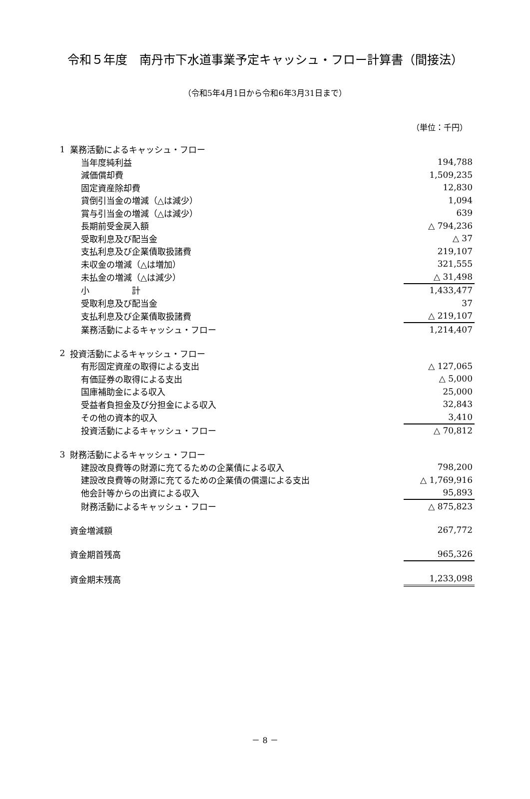令和５年度　南丹市下水道事業予定キャッシュ・フロー計算書（間接法）
（令和5年4月1日から令和6年3月31日まで）
（単位：千円）
| 1 | 業務活動によるキャッシュ・フロー | |
| | 当年度純利益 | 194,788 |
| | 減価償却費 | 1,509,235 |
| | 固定資産除却費 | 12,830 |
| | 貸倒引当金の増減（△は減少） | 1,094 |
| | 賞与引当金の増減（△は減少） | 639 |
| | 長期前受金戻入額 | △ 794,236 |
| | 受取利息及び配当金 | △ 37 |
| | 支払利息及び企業債取扱諸費 | 219,107 |
| | 未収金の増減（△は増加） | 321,555 |
| | 未払金の増減（△は減少） | △ 31,498 |
| | 小 計 | 1,433,477 |
| | 受取利息及び配当金 | 37 |
| | 支払利息及び企業債取扱諸費 | △ 219,107 |
| | 業務活動によるキャッシュ・フロー | 1,214,407 |
| 2 | 投資活動によるキャッシュ・フロー | |
| | 有形固定資産の取得による支出 | △ 127,065 |
| | 有価証券の取得による支出 | △ 5,000 |
| | 国庫補助金による収入 | 25,000 |
| | 受益者負担金及び分担金による収入 | 32,843 |
| | その他の資本的収入 | 3,410 |
| | 投資活動によるキャッシュ・フロー | △ 70,812 |
| 3 | 財務活動によるキャッシュ・フロー | |
| | 建設改良費等の財源に充てるための企業債による収入 | 798,200 |
| | 建設改良費等の財源に充てるための企業債の償還による支出 | △ 1,769,916 |
| | 他会計等からの出資による収入 | 95,893 |
| | 財務活動によるキャッシュ・フロー | △ 875,823 |
| | 資金増減額 | 267,772 |
| | 資金期首残高 | 965,326 |
| | 資金期末残高 | 1,233,098 |
－ 8 －